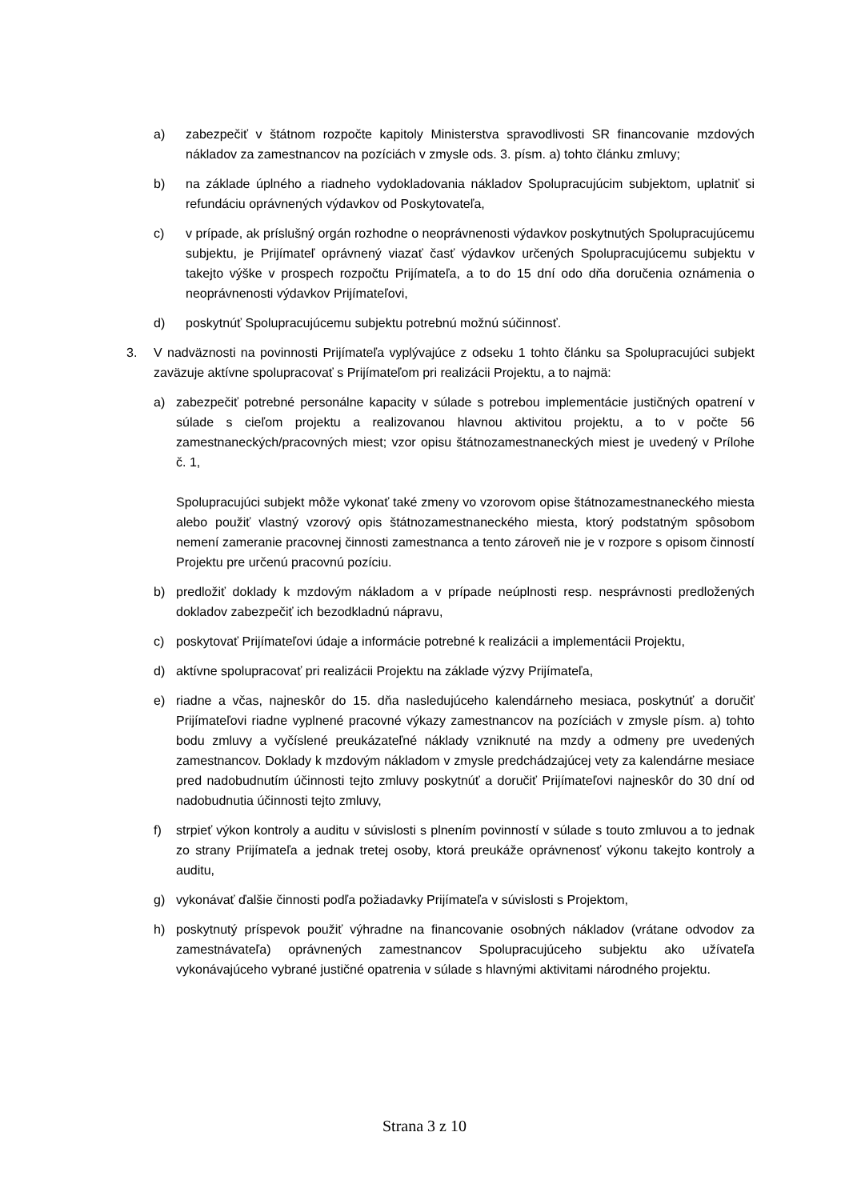a) zabezpečiť v štátnom rozpočte kapitoly Ministerstva spravodlivosti SR financovanie mzdových nákladov za zamestnancov na pozíciách v zmysle ods. 3. písm. a) tohto článku zmluvy;
b) na základe úplného a riadneho vydokladovania nákladov Spolupracujúcim subjektom, uplatniť si refundáciu oprávnených výdavkov od Poskytovateľa,
c) v prípade, ak príslušný orgán rozhodne o neoprávnenosti výdavkov poskytnutých Spolupracujúcemu subjektu, je Prijímateľ oprávnený viazať časť výdavkov určených Spolupracujúcemu subjektu v takejto výške v prospech rozpočtu Prijímateľa, a to do 15 dní odo dňa doručenia oznámenia o neoprávnenosti výdavkov Prijímateľovi,
d) poskytnúť Spolupracujúcemu subjektu potrebnú možnú súčinnosť.
3. V nadväznosti na povinnosti Prijímateľa vyplývajúce z odseku 1 tohto článku sa Spolupracujúci subjekt zaväzuje aktívne spolupracovať s Prijímateľom pri realizácii Projektu, a to najmä:
a) zabezpečiť potrebné personálne kapacity v súlade s potrebou implementácie justičných opatrení v súlade s cieľom projektu a realizovanou hlavnou aktivitou projektu, a to v počte 56 zamestnaneckých/pracovných miest; vzor opisu štátnozamestnaneckých miest je uvedený v Prílohe č. 1,
Spolupracujúci subjekt môže vykonať také zmeny vo vzorovom opise štátnozamestnaneckého miesta alebo použiť vlastný vzorový opis štátnozamestnaneckého miesta, ktorý podstatným spôsobom nemení zameranie pracovnej činnosti zamestnanca a tento zároveň nie je v rozpore s opisom činností Projektu pre určenú pracovnú pozíciu.
b) predložiť doklady k mzdovým nákladom a v prípade neúplnosti resp. nesprávnosti predložených dokladov zabezpečiť ich bezodkladnú nápravu,
c) poskytovať Prijímateľovi údaje a informácie potrebné k realizácii a implementácii Projektu,
d) aktívne spolupracovať pri realizácii Projektu na základe výzvy Prijímateľa,
e) riadne a včas, najneskôr do 15. dňa nasledujúceho kalendárneho mesiaca, poskytnúť a doručiť Prijímateľovi riadne vyplnené pracovné výkazy zamestnancov na pozíciách v zmysle písm. a) tohto bodu zmluvy a vyčíslené preukázateľné náklady vzniknuté na mzdy a odmeny pre uvedených zamestnancov. Doklady k mzdovým nákladom v zmysle predchádzajúcej vety za kalendárne mesiace pred nadobudnutím účinnosti tejto zmluvy poskytnúť a doručiť Prijímateľovi najneskôr do 30 dní od nadobudnutia účinnosti tejto zmluvy,
f) strpieť výkon kontroly a auditu v súvislosti s plnením povinností v súlade s touto zmluvou a to jednak zo strany Prijímateľa a jednak tretej osoby, ktorá preukáže oprávnenosť výkonu takejto kontroly a auditu,
g) vykonávať ďalšie činnosti podľa požiadavky Prijímateľa v súvislosti s Projektom,
h) poskytnutý príspevok použiť výhradne na financovanie osobných nákladov (vrátane odvodov za zamestnávateľa) oprávnených zamestnancov Spolupracujúceho subjektu ako užívateľa vykonávajúceho vybrané justičné opatrenia v súlade s hlavnými aktivitami národného projektu.
Strana 3 z 10